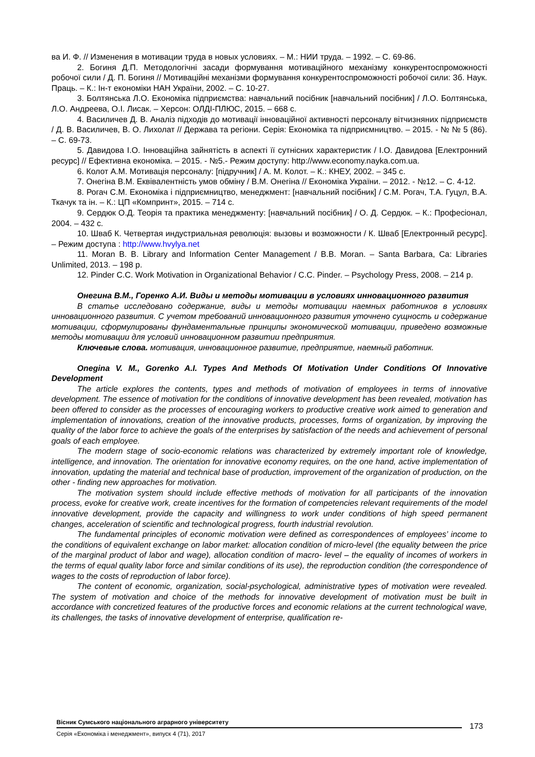ва И. Ф. // Изменения в мотивации труда в новых условиях. – М.: НИИ труда. – 1992. – С. 69-86.
2. Богиня Д.П. Методологічні засади формування мотиваційного механізму конкурентоспроможності робочої сили / Д. П. Богиня // Мотиваційні механізми формування конкурентоспроможності робочої сили: Зб. Наук. Праць. – К.: Ін-т економіки НАН України, 2002. – С. 10-27.
3. Болтянська Л.О. Економіка підприємства: навчальний посібник [навчальний посібник] / Л.О. Болтянська, Л.О. Андреева, О.І. Лисак. – Херсон: ОЛДІ-ПЛЮС, 2015. – 668 с.
4. Василичев Д. В. Аналіз підходів до мотивації інноваційної активності персоналу вітчизняних підприємств / Д. В. Василичев, В. О. Лихолат // Держава та регіони. Серія: Економіка та підприємництво. – 2015. - № № 5 (86). – С. 69-73.
5. Давидова І.О. Інноваційна зайнятість в аспекті її сутнісних характеристик / І.О. Давидова [Електронний ресурс] // Ефективна економіка. – 2015. - №5.- Режим доступу: http://www.economy.nayka.com.ua.
6. Колот А.М. Мотивація персоналу: [підручник] / А. М. Колот. – К.: КНЕУ, 2002. – 345 с.
7. Онегіна В.М. Еквівалентність умов обміну / В.М. Онегіна // Економіка України. – 2012. - №12. – С. 4-12.
8. Рогач С.М. Економіка і підприємництво, менеджмент: [навчальний посібник] / С.М. Рогач, Т.А. Гуцул, В.А. Ткачук та ін. – К.: ЦП «Компринт», 2015. – 714 с.
9. Сердюк О.Д. Теорія та практика менеджменту: [навчальний посібник] / О. Д. Сердюк. – К.: Професіонал, 2004. – 432 с.
10. Шваб К. Четвертая индустриальная революція: вызовы и возможности / К. Шваб [Електронный ресурс]. – Режим доступа : http://www.hvylya.net
11. Moran B. B. Library and Information Center Management / B.B. Moran. – Santa Barbara, Ca: Libraries Unlimited, 2013. – 198 p.
12. Pinder C.C. Work Motivation in Organizational Behavior / C.C. Pinder. – Psychology Press, 2008. – 214 p.
Онегина В.М., Горенко А.И. Виды и методы мотивации в условиях инновационного развития
В статье исследовано содержание, виды и методы мотивации наемных работников в условиях инновационного развития. С учетом требований инновационного развития уточнено сущность и содержание мотивации, сформулированы фундаментальные принципы экономической мотивации, приведено возможные методы мотивации для условий инновационном развитии предприятия.
Ключевые слова. мотивация, инновационное развитие, предприятие, наемный работник.
Onegina V. M., Gorenko A.I. Types And Methods Of Motivation Under Conditions Of Innovative Development
The article explores the contents, types and methods of motivation of employees in terms of innovative development. The essence of motivation for the conditions of innovative development has been revealed, motivation has been offered to consider as the processes of encouraging workers to productive creative work aimed to generation and implementation of innovations, creation of the innovative products, processes, forms of organization, by improving the quality of the labor force to achieve the goals of the enterprises by satisfaction of the needs and achievement of personal goals of each employee.
The modern stage of socio-economic relations was characterized by extremely important role of knowledge, intelligence, and innovation. The orientation for innovative economy requires, on the one hand, active implementation of innovation, updating the material and technical base of production, improvement of the organization of production, on the other - finding new approaches for motivation.
The motivation system should include effective methods of motivation for all participants of the innovation process, evoke for creative work, create incentives for the formation of competencies relevant requirements of the model innovative development, provide the capacity and willingness to work under conditions of high speed permanent changes, acceleration of scientific and technological progress, fourth industrial revolution.
The fundamental principles of economic motivation were defined as correspondences of employees’ income to the conditions of equivalent exchange on labor market: allocation condition of micro-level (the equality between the price of the marginal product of labor and wage), allocation condition of macro- level – the equality of incomes of workers in the terms of equal quality labor force and similar conditions of its use), the reproduction condition (the correspondence of wages to the costs of reproduction of labor force).
The content of economic, organization, social-psychological, administrative types of motivation were revealed. The system of motivation and choice of the methods for innovative development of motivation must be built in accordance with concretized features of the productive forces and economic relations at the current technological wave, its challenges, the tasks of innovative development of enterprise, qualification re-
Вісник Сумського національного аграрного університету
Серія «Економіка і менеджмент», випуск 4 (71), 2017
173